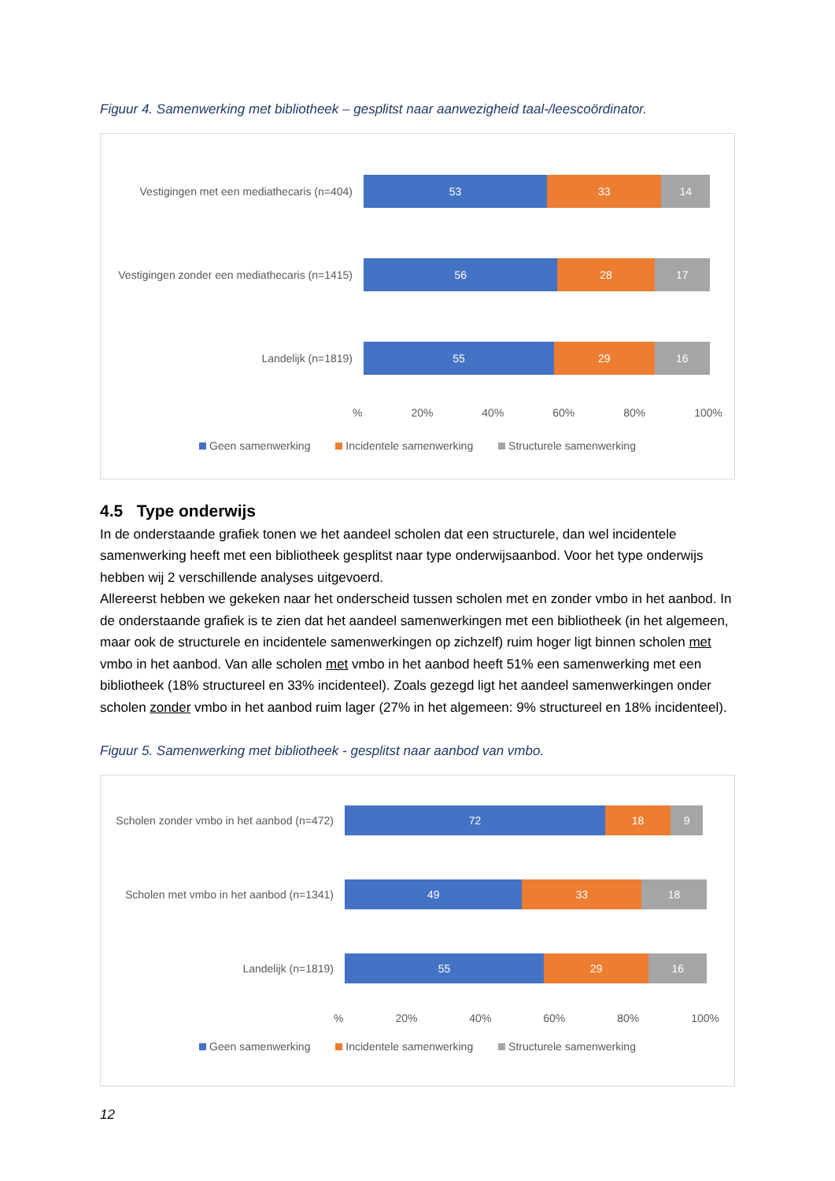Figuur 4. Samenwerking met bibliotheek – gesplitst naar aanwezigheid taal-/leescoördinator.
Vestigingen met een mediathecaris (n=404)
53 33 14
Vestigingen zonder een mediathecaris (n=1415)
56 28 17
Landelijk (n=1819)
55 29 16
% 20% 40% 60% 80% 100%
Geen samenwerking Incidentele samenwerking Structurele samenwerking
4.5 Type onderwijs
In de onderstaande grafiek tonen we het aandeel scholen dat een structurele, dan wel incidentele samenwerking heeft met een bibliotheek gesplitst naar type onderwijsaanbod. Voor het type onderwijs hebben wij 2 verschillende analyses uitgevoerd.
Allereerst hebben we gekeken naar het onderscheid tussen scholen met en zonder vmbo in het aanbod. In de onderstaande grafiek is te zien dat het aandeel samenwerkingen met een bibliotheek (in het algemeen, maar ook de structurele en incidentele samenwerkingen op zichzelf) ruim hoger ligt binnen scholen met vmbo in het aanbod. Van alle scholen met vmbo in het aanbod heeft 51% een samenwerking met een bibliotheek (18% structureel en 33% incidenteel). Zoals gezegd ligt het aandeel samenwerkingen onder scholen zonder vmbo in het aanbod ruim lager (27% in het algemeen: 9% structureel en 18% incidenteel).
Figuur 5. Samenwerking met bibliotheek - gesplitst naar aanbod van vmbo.
Scholen zonder vmbo in het aanbod (n=472)
72 18 9
Scholen met vmbo in het aanbod (n=1341)
49 33 18
Landelijk (n=1819)
55 29 16
% 20% 40% 60% 80% 100%
Geen samenwerking Incidentele samenwerking Structurele samenwerking
12